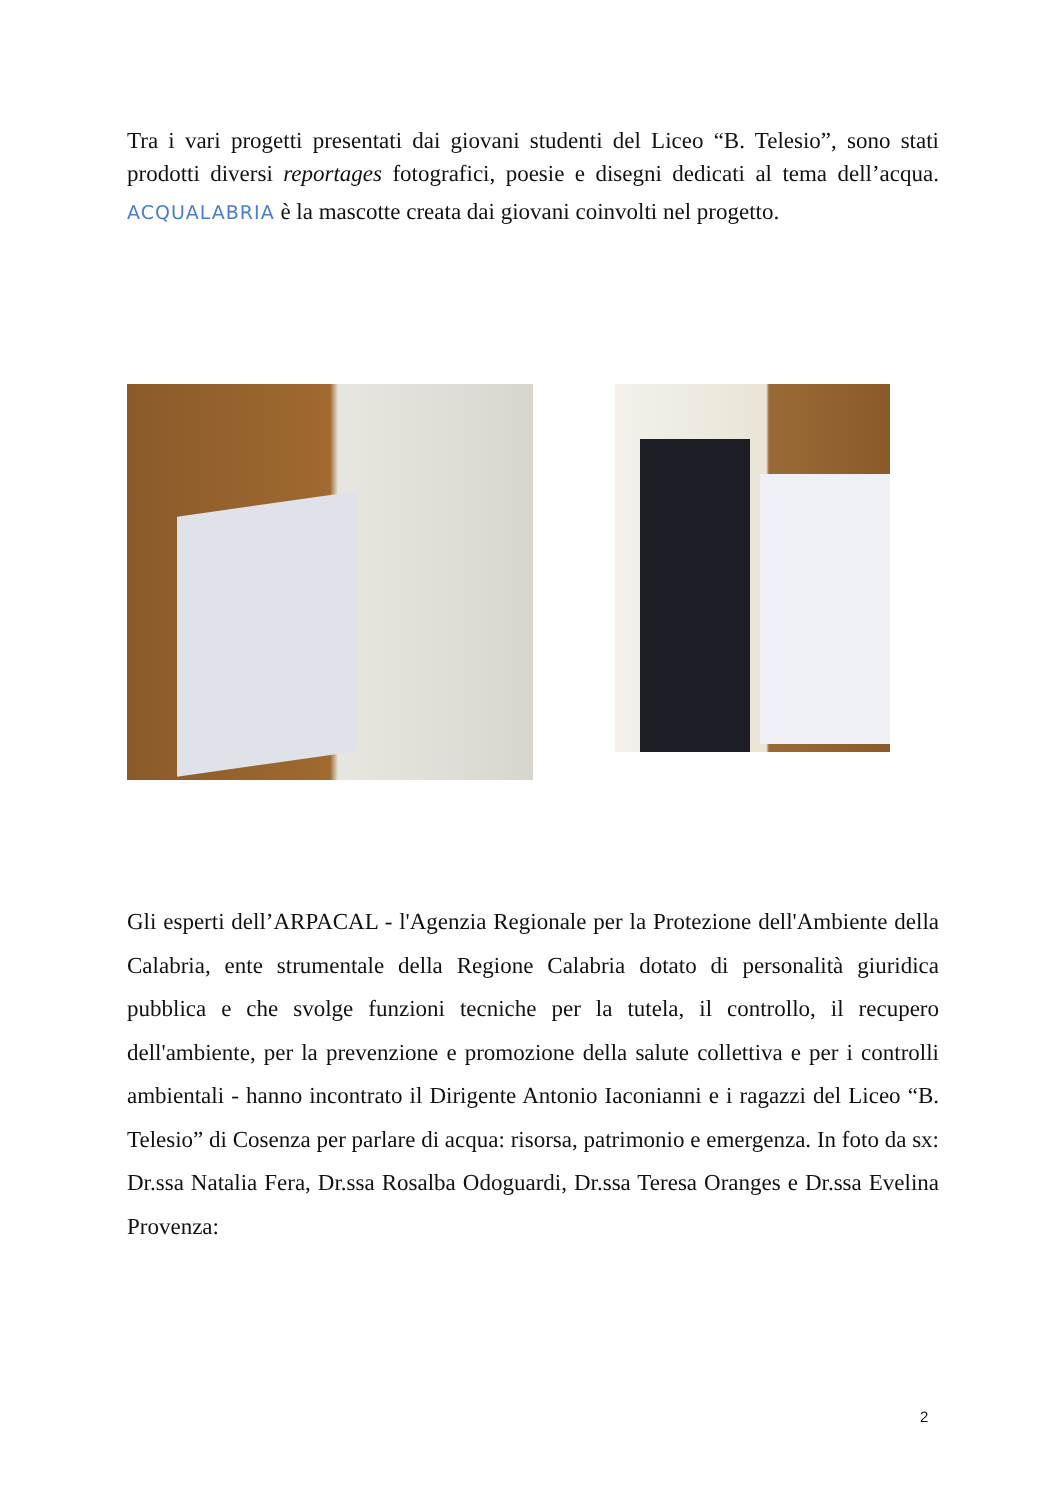Tra i vari progetti presentati dai giovani studenti del Liceo “B. Telesio”, sono stati prodotti diversi reportages fotografici, poesie e disegni dedicati al tema dell’acqua. ACQUALABRIA è la mascotte creata dai giovani coinvolti nel progetto.
Gli esperti dell’ARPACAL - l'Agenzia Regionale per la Protezione dell'Ambiente della Calabria, ente strumentale della Regione Calabria dotato di personalità giuridica pubblica e che svolge funzioni tecniche per la tutela, il controllo, il recupero dell'ambiente, per la prevenzione e promozione della salute collettiva e per i controlli ambientali - hanno incontrato il Dirigente Antonio Iaconianni e i ragazzi del Liceo “B. Telesio” di Cosenza per parlare di acqua: risorsa, patrimonio e emergenza. In foto da sx: Dr.ssa Natalia Fera, Dr.ssa Rosalba Odoguardi, Dr.ssa Teresa Oranges e Dr.ssa Evelina Provenza:
2